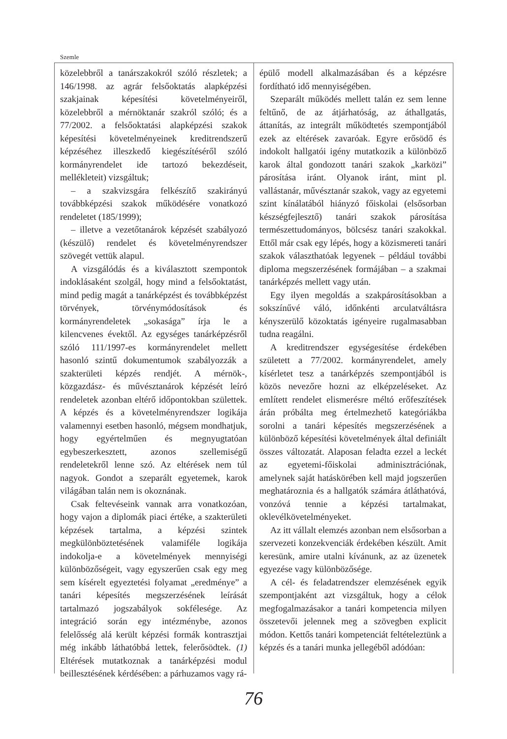Szemle
közelebbről a tanárszakokról szóló részletek; a 146/1998. az agrár felsőoktatás alapképzési szakjainak képesítési követelményeiről, közelebbről a mérnöktanár szakról szóló; és a 77/2002. a felsőoktatási alapképzési szakok képesítési követelményeinek kreditrendszerű képzéséhez illeszkedő kiegészítéséről szóló kormányrendelet ide tartozó bekezdéseit, mellékleteit) vizsgáltuk;
– a szakvizsgára felkészítő szakirányú továbbképzési szakok működésére vonatkozó rendeletet (185/1999);
– illetve a vezetőtanárok képzését szabályozó (készülő) rendelet és követelményrendszer szövegét vettük alapul.
A vizsgálódás és a kiválasztott szempontok indoklásaként szolgál, hogy mind a felsőoktatást, mind pedig magát a tanárképzést és továbbképzést törvények, törvénymódosítások és kormányrendeletek „sokasága” írja le a kilencvenes évektől. Az egységes tanárképzésről szóló 111/1997-es kormányrendelet mellett hasonló szintű dokumentumok szabályozzák a szakterületi képzés rendjét. A mérnök-, közgazdász- és művésztanárok képzését leíró rendeletek azonban eltérő időpontokban születtek. A képzés és a követelményrendszer logikája valamennyi esetben hasonló, mégsem mondhatjuk, hogy egyértelműen és megnyugtatóan egybeszerkesztett, azonos szellemiségű rendeletekről lenne szó. Az eltérések nem túl nagyok. Gondot a szeparált egyetemek, karok világában talán nem is okoznának.
Csak feltevéseink vannak arra vonatkozóan, hogy vajon a diplomák piaci értéke, a szakterületi képzések tartalma, a képzési szintek megkülönböztetésének valamiféle logikája indokolja-e a követelmények mennyiségi különbözőségeit, vagy egyszerűen csak egy meg sem kísérelt egyeztetési folyamat „eredménye” a tanári képesítés megszerzésének leírását tartalmazó jogszabályok sokfélesége. Az integráció során egy intézménybe, azonos felelősség alá került képzési formák kontrasztjai még inkább láthatóbbá lettek, felerősödtek. (1) Eltérések mutatkoznak a tanárképzési modul beillesztésének kérdésében: a párhuzamos vagy rá-
épülő modell alkalmazásában és a képzésre fordítható idő mennyiségében.
Szeparált működés mellett talán ez sem lenne feltűnő, de az átjárhatóság, az áthallgatás, áttanítás, az integrált működtetés szempontjából ezek az eltérések zavaróak. Egyre erősödő és indokolt hallgatói igény mutatkozik a különböző karok által gondozott tanári szakok „karközi” párosítása iránt. Olyanok iránt, mint pl. vallástanár, művésztanár szakok, vagy az egyetemi szint kínálatából hiányzó főiskolai (elsősorban készségfejlesztő) tanári szakok párosítása természettudományos, bölcsész tanári szakokkal. Ettől már csak egy lépés, hogy a közismereti tanári szakok választhatóak legyenek – például további diploma megszerzésének formájában – a szakmai tanárképzés mellett vagy után.
Egy ilyen megoldás a szakpárosításokban a sokszínűvé váló, időnkénti arculatváltásra kényszerülő közoktatás igényeire rugalmasabban tudna reagálni.
A kreditrendszer egységesítése érdekében született a 77/2002. kormányrendelet, amely kísérletet tesz a tanárképzés szempontjából is közös nevezőre hozni az elképzeléseket. Az említett rendelet elismerésre méltó erőfeszítések árán próbálta meg értelmezhető kategóriákba sorolni a tanári képesítés megszerzésének a különböző képesítési követelmények által definiált összes változatát. Alaposan feladta ezzel a leckét az egyetemi-főiskolai adminisztrációnak, amelynek saját hatáskörében kell majd jogszerűen meghatároznia és a hallgatók számára átláthatóvá, vonzóvá tennie a képzési tartalmakat, oklevélkövetelményeket.
Az itt vállalt elemzés azonban nem elsősorban a szervezeti konzekvenciák érdekében készült. Amit keresünk, amire utalni kívánunk, az az üzenetek egyezése vagy különbözősége.
A cél- és feladatrendszer elemzésének egyik szempontjaként azt vizsgáltuk, hogy a célok megfogalmazásakor a tanári kompetencia milyen összetevői jelennek meg a szövegben explicit módon. Kettős tanári kompetenciát feltételeztünk a képzés és a tanári munka jellegéből adódóan:
76